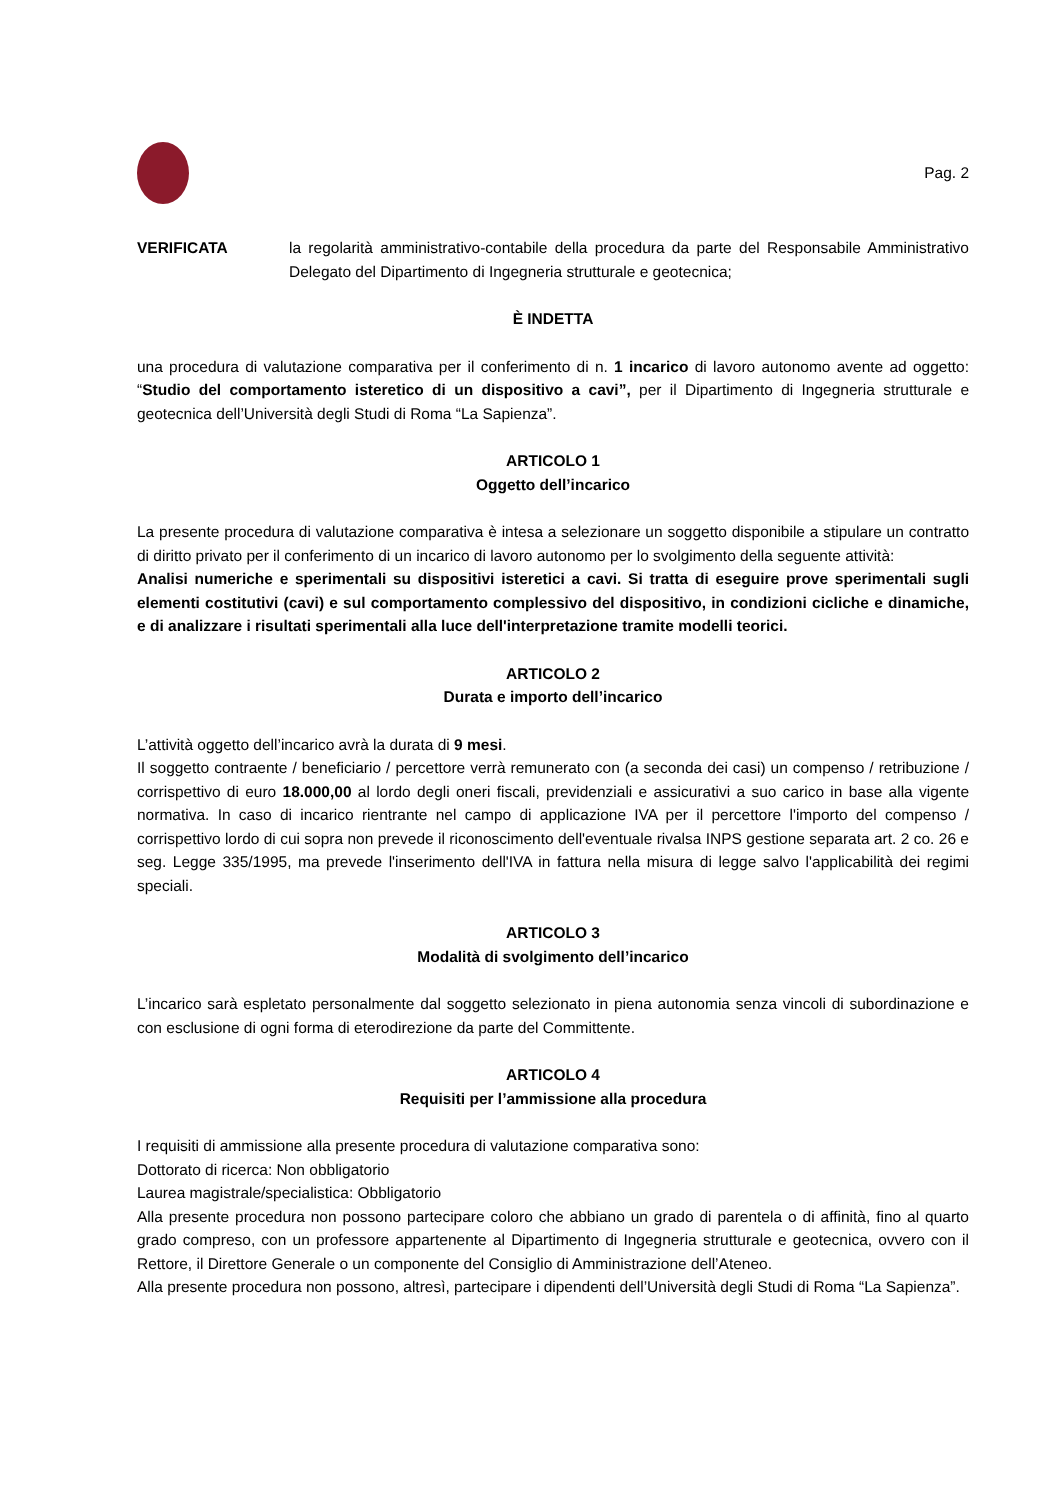Pag. 2
VERIFICATA la regolarità amministrativo-contabile della procedura da parte del Responsabile Amministrativo Delegato del Dipartimento di Ingegneria strutturale e geotecnica;
È INDETTA
una procedura di valutazione comparativa per il conferimento di n. 1 incarico di lavoro autonomo avente ad oggetto: “Studio del comportamento isteretico di un dispositivo a cavi”, per il Dipartimento di Ingegneria strutturale e geotecnica dell’Università degli Studi di Roma “La Sapienza”.
ARTICOLO 1
Oggetto dell’incarico
La presente procedura di valutazione comparativa è intesa a selezionare un soggetto disponibile a stipulare un contratto di diritto privato per il conferimento di un incarico di lavoro autonomo per lo svolgimento della seguente attività:
Analisi numeriche e sperimentali su dispositivi isteretici a cavi. Si tratta di eseguire prove sperimentali sugli elementi costitutivi (cavi) e sul comportamento complessivo del dispositivo, in condizioni cicliche e dinamiche, e di analizzare i risultati sperimentali alla luce dell'interpretazione tramite modelli teorici.
ARTICOLO 2
Durata e importo dell’incarico
L’attività oggetto dell’incarico avrà la durata di 9 mesi.
Il soggetto contraente / beneficiario / percettore verrà remunerato con (a seconda dei casi) un compenso / retribuzione / corrispettivo di euro 18.000,00 al lordo degli oneri fiscali, previdenziali e assicurativi a suo carico in base alla vigente normativa. In caso di incarico rientrante nel campo di applicazione IVA per il percettore l'importo del compenso / corrispettivo lordo di cui sopra non prevede il riconoscimento dell'eventuale rivalsa INPS gestione separata art. 2 co. 26 e seg. Legge 335/1995, ma prevede l'inserimento dell'IVA in fattura nella misura di legge salvo l'applicabilità dei regimi speciali.
ARTICOLO 3
Modalità di svolgimento dell’incarico
L’incarico sarà espletato personalmente dal soggetto selezionato in piena autonomia senza vincoli di subordinazione e con esclusione di ogni forma di eterodirezione da parte del Committente.
ARTICOLO 4
Requisiti per l’ammissione alla procedura
I requisiti di ammissione alla presente procedura di valutazione comparativa sono:
Dottorato di ricerca: Non obbligatorio
Laurea magistrale/specialistica: Obbligatorio
Alla presente procedura non possono partecipare coloro che abbiano un grado di parentela o di affinità, fino al quarto grado compreso, con un professore appartenente al Dipartimento di Ingegneria strutturale e geotecnica, ovvero con il Rettore, il Direttore Generale o un componente del Consiglio di Amministrazione dell’Ateneo.
Alla presente procedura non possono, altresì, partecipare i dipendenti dell’Università degli Studi di Roma “La Sapienza”.